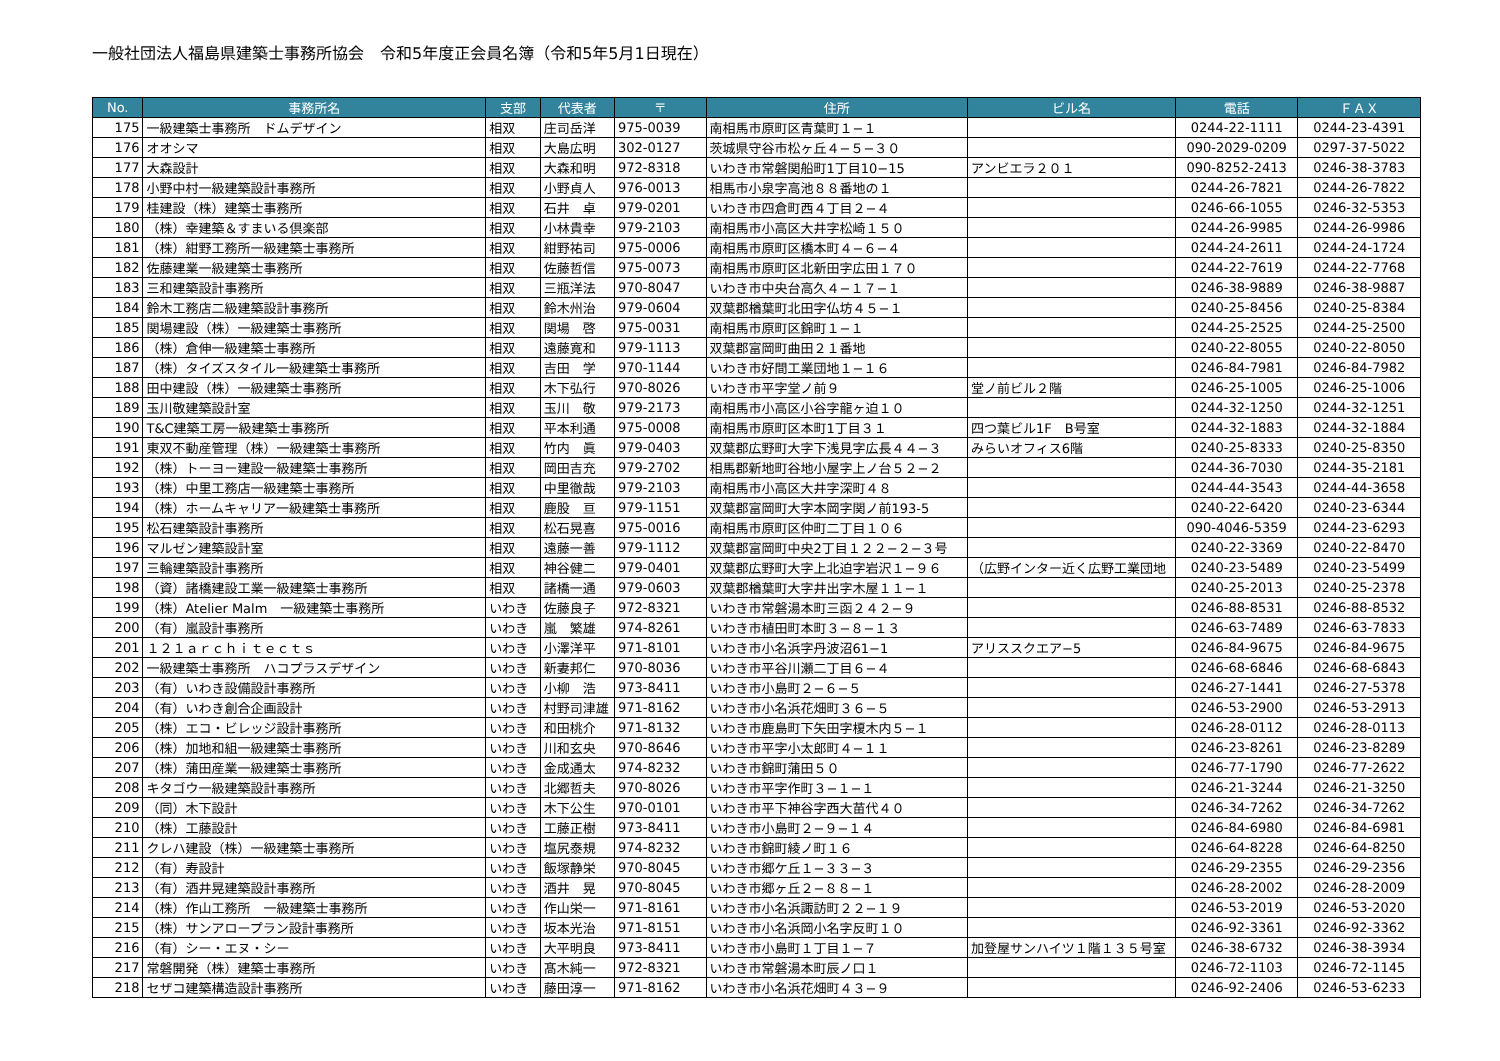一般社団法人福島県建築士事務所協会　令和5年度正会員名簿（令和5年5月1日現在）
| No. | 事務所名 | 支部 | 代表者 | 〒 | 住所 | ビル名 | 電話 | ＦＡＸ |
| --- | --- | --- | --- | --- | --- | --- | --- | --- |
| 175 | 一級建築士事務所 ドムデザイン | 相双 | 庄司岳洋 | 975-0039 | 南相馬市原町区青葉町１−１ | | 0244-22-1111 | 0244-23-4391 |
| 176 | オオシマ | 相双 | 大島広明 | 302-0127 | 茨城県守谷市松ヶ丘４−５−３０ | | 090-2029-0209 | 0297-37-5022 |
| 177 | 大森設計 | 相双 | 大森和明 | 972-8318 | いわき市常磐関船町1丁目10−15 | アンビエラ２０１ | 090-8252-2413 | 0246-38-3783 |
| 178 | 小野中村一級建築設計事務所 | 相双 | 小野貞人 | 976-0013 | 相馬市小泉字高池８８番地の１ | | 0244-26-7821 | 0244-26-7822 |
| 179 | 桂建設（株）建築士事務所 | 相双 | 石井 卓 | 979-0201 | いわき市四倉町西４丁目２−４ | | 0246-66-1055 | 0246-32-5353 |
| 180 | （株）幸建築＆すまいる倶楽部 | 相双 | 小林貴幸 | 979-2103 | 南相馬市小高区大井字松崎１５０ | | 0244-26-9985 | 0244-26-9986 |
| 181 | （株）紺野工務所一級建築士事務所 | 相双 | 紺野祐司 | 975-0006 | 南相馬市原町区橋本町４−６−４ | | 0244-24-2611 | 0244-24-1724 |
| 182 | 佐藤建業一級建築士事務所 | 相双 | 佐藤哲信 | 975-0073 | 南相馬市原町区北新田字広田１７０ | | 0244-22-7619 | 0244-22-7768 |
| 183 | 三和建築設計事務所 | 相双 | 三瓶洋法 | 970-8047 | いわき市中央台高久４−１７−１ | | 0246-38-9889 | 0246-38-9887 |
| 184 | 鈴木工務店二級建築設計事務所 | 相双 | 鈴木州治 | 979-0604 | 双葉郡楢葉町北田字仏坊４５−１ | | 0240-25-8456 | 0240-25-8384 |
| 185 | 関場建設（株）一級建築士事務所 | 相双 | 関場 啓 | 975-0031 | 南相馬市原町区錦町１−１ | | 0244-25-2525 | 0244-25-2500 |
| 186 | （株）倉伸一級建築士事務所 | 相双 | 遠藤寛和 | 979-1113 | 双葉郡富岡町曲田２１番地 | | 0240-22-8055 | 0240-22-8050 |
| 187 | （株）タイズスタイル一級建築士事務所 | 相双 | 吉田 学 | 970-1144 | いわき市好間工業団地１−１６ | | 0246-84-7981 | 0246-84-7982 |
| 188 | 田中建設（株）一級建築士事務所 | 相双 | 木下弘行 | 970-8026 | いわき市平字堂ノ前９ | 堂ノ前ビル２階 | 0246-25-1005 | 0246-25-1006 |
| 189 | 玉川敬建築設計室 | 相双 | 玉川 敬 | 979-2173 | 南相馬市小高区小谷字龍ヶ迫１０ | | 0244-32-1250 | 0244-32-1251 |
| 190 | T&C建築工房一級建築士事務所 | 相双 | 平本利通 | 975-0008 | 南相馬市原町区本町1丁目３１ | 四つ葉ビル1F B号室 | 0244-32-1883 | 0244-32-1884 |
| 191 | 東双不動産管理（株）一級建築士事務所 | 相双 | 竹内 眞 | 979-0403 | 双葉郡広野町大字下浅見字広長４４−３ | みらいオフィス6階 | 0240-25-8333 | 0240-25-8350 |
| 192 | （株）トーヨー建設一級建築士事務所 | 相双 | 岡田吉充 | 979-2702 | 相馬郡新地町谷地小屋字上ノ台５２−２ | | 0244-36-7030 | 0244-35-2181 |
| 193 | （株）中里工務店一級建築士事務所 | 相双 | 中里徹哉 | 979-2103 | 南相馬市小高区大井字深町４８ | | 0244-44-3543 | 0244-44-3658 |
| 194 | （株）ホームキャリア一級建築士事務所 | 相双 | 鹿股 亘 | 979-1151 | 双葉郡富岡町大字本岡字関ノ前193-5 | | 0240-22-6420 | 0240-23-6344 |
| 195 | 松石建築設計事務所 | 相双 | 松石晃喜 | 975-0016 | 南相馬市原町区仲町二丁目１０６ | | 090-4046-5359 | 0244-23-6293 |
| 196 | マルゼン建築設計室 | 相双 | 遠藤一善 | 979-1112 | 双葉郡富岡町中央2丁目１２２−２−３号 | | 0240-22-3369 | 0240-22-8470 |
| 197 | 三輪建築設計事務所 | 相双 | 神谷健二 | 979-0401 | 双葉郡広野町大字上北迫字岩沢１−９６ | （広野インター近く広野工業団地 | 0240-23-5489 | 0240-23-5499 |
| 198 | （資）諸橋建設工業一級建築士事務所 | 相双 | 諸橋一通 | 979-0603 | 双葉郡楢葉町大字井出字木屋１１−１ | | 0240-25-2013 | 0240-25-2378 |
| 199 | （株）Atelier Malm 一級建築士事務所 | いわき | 佐藤良子 | 972-8321 | いわき市常磐湯本町三函２４２−９ | | 0246-88-8531 | 0246-88-8532 |
| 200 | （有）嵐設計事務所 | いわき | 嵐 繁雄 | 974-8261 | いわき市植田町本町３−８−１３ | | 0246-63-7489 | 0246-63-7833 |
| 201 | １２１ａｒｃｈｉｔｅｃｔｓ | いわき | 小澤洋平 | 971-8101 | いわき市小名浜字丹波沼61−1 | アリススクエア−5 | 0246-84-9675 | 0246-84-9675 |
| 202 | 一級建築士事務所 ハコプラスデザイン | いわき | 新妻邦仁 | 970-8036 | いわき市平谷川瀬二丁目６−４ | | 0246-68-6846 | 0246-68-6843 |
| 203 | （有）いわき設備設計事務所 | いわき | 小柳 浩 | 973-8411 | いわき市小島町２−６−５ | | 0246-27-1441 | 0246-27-5378 |
| 204 | （有）いわき創合企画設計 | いわき | 村野司津雄 | 971-8162 | いわき市小名浜花畑町３６−５ | | 0246-53-2900 | 0246-53-2913 |
| 205 | （株）エコ・ビレッジ設計事務所 | いわき | 和田桃介 | 971-8132 | いわき市鹿島町下矢田字榎木内５−１ | | 0246-28-0112 | 0246-28-0113 |
| 206 | （株）加地和組一級建築士事務所 | いわき | 川和玄央 | 970-8646 | いわき市平字小太郎町４−１１ | | 0246-23-8261 | 0246-23-8289 |
| 207 | （株）蒲田産業一級建築士事務所 | いわき | 金成通太 | 974-8232 | いわき市錦町蒲田５０ | | 0246-77-1790 | 0246-77-2622 |
| 208 | キタゴウ一級建築設計事務所 | いわき | 北郷哲夫 | 970-8026 | いわき市平字作町３−１−１ | | 0246-21-3244 | 0246-21-3250 |
| 209 | （同）木下設計 | いわき | 木下公生 | 970-0101 | いわき市平下神谷字西大苗代４０ | | 0246-34-7262 | 0246-34-7262 |
| 210 | （株）工藤設計 | いわき | 工藤正樹 | 973-8411 | いわき市小島町２−９−１４ | | 0246-84-6980 | 0246-84-6981 |
| 211 | クレハ建設（株）一級建築士事務所 | いわき | 塩尻泰規 | 974-8232 | いわき市錦町綾ノ町１６ | | 0246-64-8228 | 0246-64-8250 |
| 212 | （有）寿設計 | いわき | 飯塚静栄 | 970-8045 | いわき市郷ケ丘１−３３−３ | | 0246-29-2355 | 0246-29-2356 |
| 213 | （有）酒井晃建築設計事務所 | いわき | 酒井 晃 | 970-8045 | いわき市郷ヶ丘２−８８−１ | | 0246-28-2002 | 0246-28-2009 |
| 214 | （株）作山工務所 一級建築士事務所 | いわき | 作山栄一 | 971-8161 | いわき市小名浜諏訪町２２−１９ | | 0246-53-2019 | 0246-53-2020 |
| 215 | （株）サンアロープラン設計事務所 | いわき | 坂本光治 | 971-8151 | いわき市小名浜岡小名字反町１０ | | 0246-92-3361 | 0246-92-3362 |
| 216 | （有）シー・エヌ・シー | いわき | 大平明良 | 973-8411 | いわき市小島町１丁目１−７ | 加登屋サンハイツ１階１３５号室 | 0246-38-6732 | 0246-38-3934 |
| 217 | 常磐開発（株）建築士事務所 | いわき | 髙木純一 | 972-8321 | いわき市常磐湯本町辰ノ口１ | | 0246-72-1103 | 0246-72-1145 |
| 218 | セザコ建築構造設計事務所 | いわき | 藤田淳一 | 971-8162 | いわき市小名浜花畑町４３−９ | | 0246-92-2406 | 0246-53-6233 |